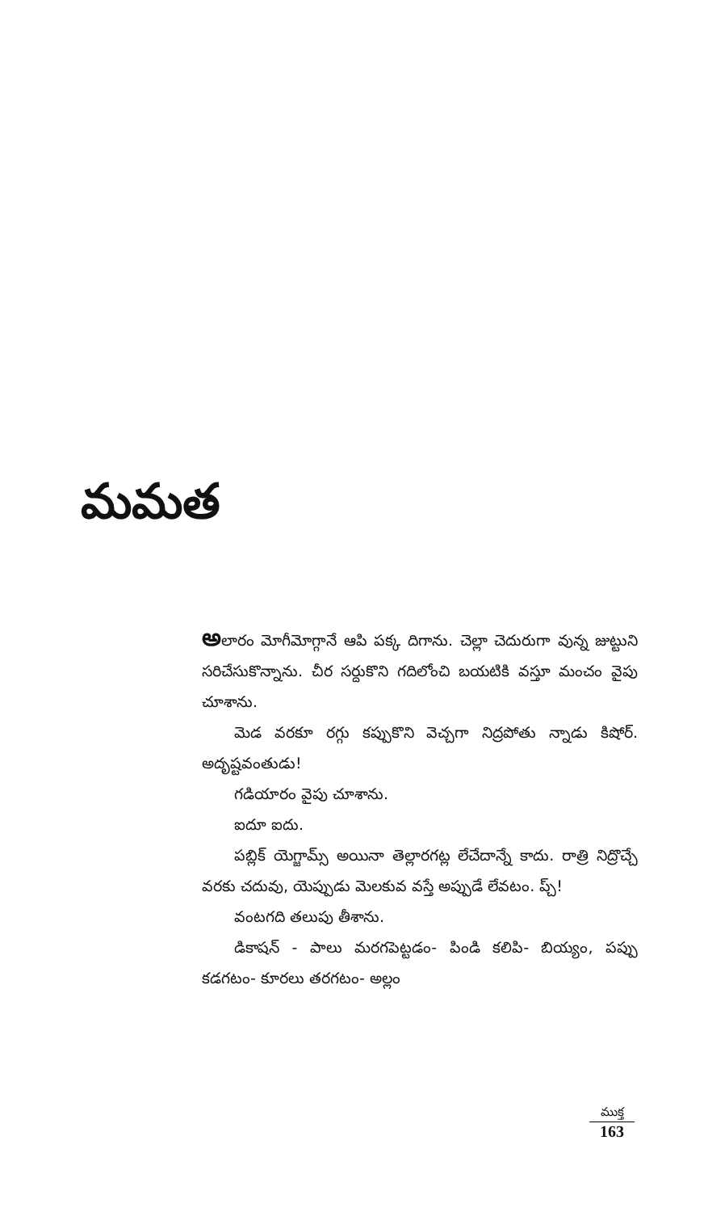మమత
అలారం మోగీమోగ్గానే ఆపి పక్క దిగాను. చెల్లా చెదురుగా వున్న జుట్టుని సరిచేసుకొన్నాను. చీర సర్దుకొని గదిలోంచి బయటికి వస్తూ మంచం వైపు చూశాను.
మెడ వరకూ రగ్గు కప్పుకొని వెచ్చగా నిద్రపోతు న్నాడు కిషోర్. అదృష్టవంతుడు!
గడియారం వైపు చూశాను.
ఐదూ ఐదు.
పబ్లిక్ యెగ్జామ్స్ అయినా తెల్లారగట్ల లేచేదాన్నే కాదు. రాత్రి నిద్రొచ్చే వరకు చదువు, యెప్పుడు మెలకువ వస్తే అప్పుడే లేవటం. ప్చ్!
వంటగది తలుపు తీశాను.
డికాషన్ - పాలు మరగపెట్టడం- పిండి కలిపి- బియ్యం, పప్పు కడగటం- కూరలు తరగటం- అల్లం
ముక్త
163